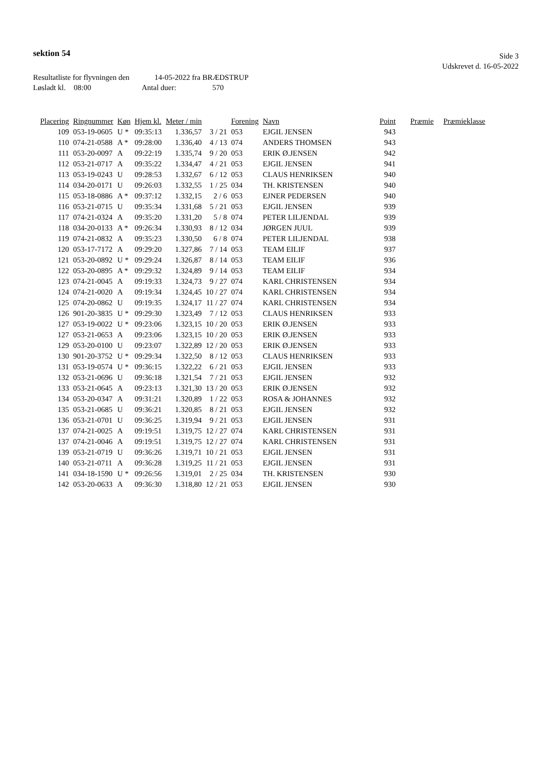sektion 54
Side 3
Udskrevet d. 16-05-2022
Resultatliste for flyvningen den 14-05-2022 fra BRÆDSTRUP
Løsladt kl. 08:00 Antal duer: 570
| Placering | Ringnummer | Køn | Hjem kl. | Meter / min | | Forening | Navn | Point | Præmie | Præmieklasse |
| --- | --- | --- | --- | --- | --- | --- | --- | --- | --- | --- |
| 109 | 053-19-0605 | U * | 09:35:13 | 1.336,57 | 3 / 21 | 053 | EJGIL JENSEN | 943 | | |
| 110 | 074-21-0588 | A * | 09:28:00 | 1.336,40 | 4 / 13 | 074 | ANDERS THOMSEN | 943 | | |
| 111 | 053-20-0097 | A | 09:22:19 | 1.335,74 | 9 / 20 | 053 | ERIK Ø.JENSEN | 942 | | |
| 112 | 053-21-0717 | A | 09:35:22 | 1.334,47 | 4 / 21 | 053 | EJGIL JENSEN | 941 | | |
| 113 | 053-19-0243 | U | 09:28:53 | 1.332,67 | 6 / 12 | 053 | CLAUS HENRIKSEN | 940 | | |
| 114 | 034-20-0171 | U | 09:26:03 | 1.332,55 | 1 / 25 | 034 | TH. KRISTENSEN | 940 | | |
| 115 | 053-18-0886 | A * | 09:37:12 | 1.332,15 | 2 / 6 | 053 | EJNER PEDERSEN | 940 | | |
| 116 | 053-21-0715 | U | 09:35:34 | 1.331,68 | 5 / 21 | 053 | EJGIL JENSEN | 939 | | |
| 117 | 074-21-0324 | A | 09:35:20 | 1.331,20 | 5 / 8 | 074 | PETER LILJENDAL | 939 | | |
| 118 | 034-20-0133 | A * | 09:26:34 | 1.330,93 | 8 / 12 | 034 | JØRGEN JUUL | 939 | | |
| 119 | 074-21-0832 | A | 09:35:23 | 1.330,50 | 6 / 8 | 074 | PETER LILJENDAL | 938 | | |
| 120 | 053-17-7172 | A | 09:29:20 | 1.327,86 | 7 / 14 | 053 | TEAM EILIF | 937 | | |
| 121 | 053-20-0892 | U * | 09:29:24 | 1.326,87 | 8 / 14 | 053 | TEAM EILIF | 936 | | |
| 122 | 053-20-0895 | A * | 09:29:32 | 1.324,89 | 9 / 14 | 053 | TEAM EILIF | 934 | | |
| 123 | 074-21-0045 | A | 09:19:33 | 1.324,73 | 9 / 27 | 074 | KARL CHRISTENSEN | 934 | | |
| 124 | 074-21-0020 | A | 09:19:34 | 1.324,45 | 10 / 27 | 074 | KARL CHRISTENSEN | 934 | | |
| 125 | 074-20-0862 | U | 09:19:35 | 1.324,17 | 11 / 27 | 074 | KARL CHRISTENSEN | 934 | | |
| 126 | 901-20-3835 | U * | 09:29:30 | 1.323,49 | 7 / 12 | 053 | CLAUS HENRIKSEN | 933 | | |
| 127 | 053-19-0022 | U * | 09:23:06 | 1.323,15 | 10 / 20 | 053 | ERIK Ø.JENSEN | 933 | | |
| 127 | 053-21-0653 | A | 09:23:06 | 1.323,15 | 10 / 20 | 053 | ERIK Ø.JENSEN | 933 | | |
| 129 | 053-20-0100 | U | 09:23:07 | 1.322,89 | 12 / 20 | 053 | ERIK Ø.JENSEN | 933 | | |
| 130 | 901-20-3752 | U * | 09:29:34 | 1.322,50 | 8 / 12 | 053 | CLAUS HENRIKSEN | 933 | | |
| 131 | 053-19-0574 | U * | 09:36:15 | 1.322,22 | 6 / 21 | 053 | EJGIL JENSEN | 933 | | |
| 132 | 053-21-0696 | U | 09:36:18 | 1.321,54 | 7 / 21 | 053 | EJGIL JENSEN | 932 | | |
| 133 | 053-21-0645 | A | 09:23:13 | 1.321,30 | 13 / 20 | 053 | ERIK Ø.JENSEN | 932 | | |
| 134 | 053-20-0347 | A | 09:31:21 | 1.320,89 | 1 / 22 | 053 | ROSA & JOHANNES | 932 | | |
| 135 | 053-21-0685 | U | 09:36:21 | 1.320,85 | 8 / 21 | 053 | EJGIL JENSEN | 932 | | |
| 136 | 053-21-0701 | U | 09:36:25 | 1.319,94 | 9 / 21 | 053 | EJGIL JENSEN | 931 | | |
| 137 | 074-21-0025 | A | 09:19:51 | 1.319,75 | 12 / 27 | 074 | KARL CHRISTENSEN | 931 | | |
| 137 | 074-21-0046 | A | 09:19:51 | 1.319,75 | 12 / 27 | 074 | KARL CHRISTENSEN | 931 | | |
| 139 | 053-21-0719 | U | 09:36:26 | 1.319,71 | 10 / 21 | 053 | EJGIL JENSEN | 931 | | |
| 140 | 053-21-0711 | A | 09:36:28 | 1.319,25 | 11 / 21 | 053 | EJGIL JENSEN | 931 | | |
| 141 | 034-18-1590 | U * | 09:26:56 | 1.319,01 | 2 / 25 | 034 | TH. KRISTENSEN | 930 | | |
| 142 | 053-20-0633 | A | 09:36:30 | 1.318,80 | 12 / 21 | 053 | EJGIL JENSEN | 930 | | |